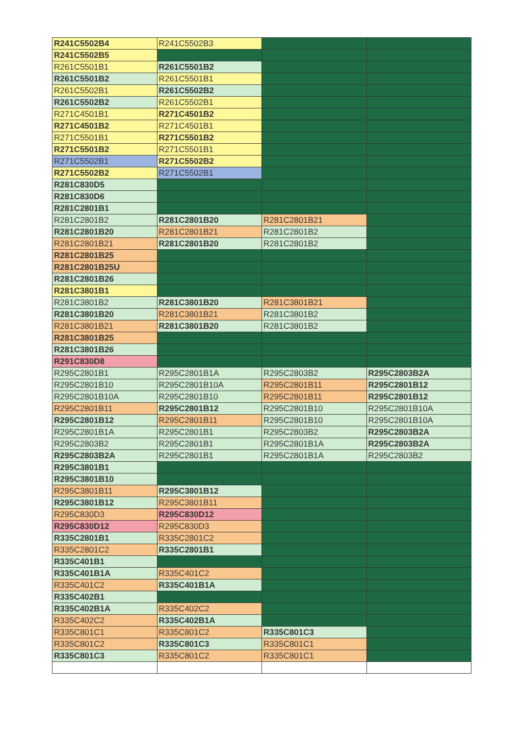| R241C5502B4 | R241C5502B3 | | |
| R241C5502B5 | | | |
| R261C5501B1 | R261C5501B2 | | |
| R261C5501B2 | R261C5501B1 | | |
| R261C5502B1 | R261C5502B2 | | |
| R261C5502B2 | R261C5502B1 | | |
| R271C4501B1 | R271C4501B2 | | |
| R271C4501B2 | R271C4501B1 | | |
| R271C5501B1 | R271C5501B2 | | |
| R271C5501B2 | R271C5501B1 | | |
| R271C5502B1 | R271C5502B2 | | |
| R271C5502B2 | R271C5502B1 | | |
| R281C830D5 | | | |
| R281C830D6 | | | |
| R281C2801B1 | | | |
| R281C2801B2 | R281C2801B20 | R281C2801B21 | |
| R281C2801B20 | R281C2801B21 | R281C2801B2 | |
| R281C2801B21 | R281C2801B20 | R281C2801B2 | |
| R281C2801B25 | | | |
| R281C2801B25U | | | |
| R281C2801B26 | | | |
| R281C3801B1 | | | |
| R281C3801B2 | R281C3801B20 | R281C3801B21 | |
| R281C3801B20 | R281C3801B21 | R281C3801B2 | |
| R281C3801B21 | R281C3801B20 | R281C3801B2 | |
| R281C3801B25 | | | |
| R281C3801B26 | | | |
| R291C830D8 | | | |
| R295C2801B1 | R295C2801B1A | R295C2803B2 | R295C2803B2A |
| R295C2801B10 | R295C2801B10A | R295C2801B11 | R295C2801B12 |
| R295C2801B10A | R295C2801B10 | R295C2801B11 | R295C2801B12 |
| R295C2801B11 | R295C2801B12 | R295C2801B10 | R295C2801B10A |
| R295C2801B12 | R295C2801B11 | R295C2801B10 | R295C2801B10A |
| R295C2801B1A | R295C2801B1 | R295C2803B2 | R295C2803B2A |
| R295C2803B2 | R295C2801B1 | R295C2801B1A | R295C2803B2A |
| R295C2803B2A | R295C2801B1 | R295C2801B1A | R295C2803B2 |
| R295C3801B1 | | | |
| R295C3801B10 | | | |
| R295C3801B11 | R295C3801B12 | | |
| R295C3801B12 | R295C3801B11 | | |
| R295C830D3 | R295C830D12 | | |
| R295C830D12 | R295C830D3 | | |
| R335C2801B1 | R335C2801C2 | | |
| R335C2801C2 | R335C2801B1 | | |
| R335C401B1 | | | |
| R335C401B1A | R335C401C2 | | |
| R335C401C2 | R335C401B1A | | |
| R335C402B1 | | | |
| R335C402B1A | R335C402C2 | | |
| R335C402C2 | R335C402B1A | | |
| R335C801C1 | R335C801C2 | R335C801C3 | |
| R335C801C2 | R335C801C3 | R335C801C1 | |
| R335C801C3 | R335C801C2 | R335C801C1 | |